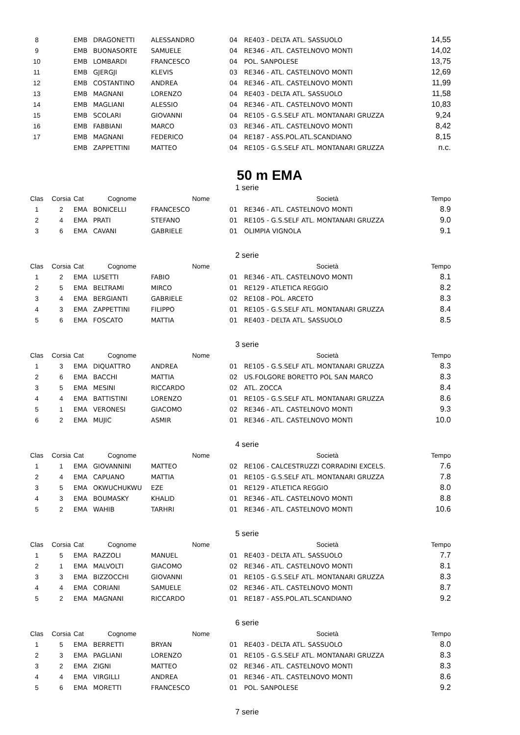| 8 | | EMB | DRAGONETTI | ALESSANDRO | 04 | RE403 - DELTA ATL. SASSUOLO | 14,55 |
| 9 | | EMB | BUONASORTE | SAMUELE | 04 | RE346 - ATL. CASTELNOVO MONTI | 14,02 |
| 10 | | EMB | LOMBARDI | FRANCESCO | 04 | POL. SANPOLESE | 13,75 |
| 11 | | EMB | GJERGJI | KLEVIS | 03 | RE346 - ATL. CASTELNOVO MONTI | 12,69 |
| 12 | | EMB | COSTANTINO | ANDREA | 04 | RE346 - ATL. CASTELNOVO MONTI | 11,99 |
| 13 | | EMB | MAGNANI | LORENZO | 04 | RE403 - DELTA ATL. SASSUOLO | 11,58 |
| 14 | | EMB | MAGLIANI | ALESSIO | 04 | RE346 - ATL. CASTELNOVO MONTI | 10,83 |
| 15 | | EMB | SCOLARI | GIOVANNI | 04 | RE105 - G.S.SELF ATL. MONTANARI GRUZZA | 9,24 |
| 16 | | EMB | FABBIANI | MARCO | 03 | RE346 - ATL. CASTELNOVO MONTI | 8,42 |
| 17 | | EMB | MAGNANI | FEDERICO | 04 | RE187 - ASS.POL.ATL.SCANDIANO | 8,15 |
| | | EMB | ZAPPETTINI | MATTEO | 04 | RE105 - G.S.SELF ATL. MONTANARI GRUZZA | n.c. |
50 m EMA
1 serie
| Clas | Corsia | Cat | Cognome | Nome | | Società | Tempo |
| --- | --- | --- | --- | --- | --- | --- | --- |
| 1 | 2 | EMA | BONICELLI | FRANCESCO | 01 | RE346 - ATL. CASTELNOVO MONTI | 8.9 |
| 2 | 4 | EMA | PRATI | STEFANO | 01 | RE105 - G.S.SELF ATL. MONTANARI GRUZZA | 9.0 |
| 3 | 6 | EMA | CAVANI | GABRIELE | 01 | OLIMPIA VIGNOLA | 9.1 |
2 serie
| Clas | Corsia | Cat | Cognome | Nome | | Società | Tempo |
| --- | --- | --- | --- | --- | --- | --- | --- |
| 1 | 2 | EMA | LUSETTI | FABIO | 01 | RE346 - ATL. CASTELNOVO MONTI | 8.1 |
| 2 | 5 | EMA | BELTRAMI | MIRCO | 01 | RE129 - ATLETICA REGGIO | 8.2 |
| 3 | 4 | EMA | BERGIANTI | GABRIELE | 02 | RE108 - POL. ARCETO | 8.3 |
| 4 | 3 | EMA | ZAPPETTINI | FILIPPO | 01 | RE105 - G.S.SELF ATL. MONTANARI GRUZZA | 8.4 |
| 5 | 6 | EMA | FOSCATO | MATTIA | 01 | RE403 - DELTA ATL. SASSUOLO | 8.5 |
3 serie
| Clas | Corsia | Cat | Cognome | Nome | | Società | Tempo |
| --- | --- | --- | --- | --- | --- | --- | --- |
| 1 | 3 | EMA | DIQUATTRO | ANDREA | 01 | RE105 - G.S.SELF ATL. MONTANARI GRUZZA | 8.3 |
| 2 | 6 | EMA | BACCHI | MATTIA | 02 | US.FOLGORE BORETTO POL SAN MARCO | 8.3 |
| 3 | 5 | EMA | MESINI | RICCARDO | 02 | ATL. ZOCCA | 8.4 |
| 4 | 4 | EMA | BATTISTINI | LORENZO | 01 | RE105 - G.S.SELF ATL. MONTANARI GRUZZA | 8.6 |
| 5 | 1 | EMA | VERONESI | GIACOMO | 02 | RE346 - ATL. CASTELNOVO MONTI | 9.3 |
| 6 | 2 | EMA | MUJIC | ASMIR | 01 | RE346 - ATL. CASTELNOVO MONTI | 10.0 |
4 serie
| Clas | Corsia | Cat | Cognome | Nome | | Società | Tempo |
| --- | --- | --- | --- | --- | --- | --- | --- |
| 1 | 1 | EMA | GIOVANNINI | MATTEO | 02 | RE106 - CALCESTRUZZI CORRADINI EXCELS. | 7.6 |
| 2 | 4 | EMA | CAPUANO | MATTIA | 01 | RE105 - G.S.SELF ATL. MONTANARI GRUZZA | 7.8 |
| 3 | 5 | EMA | OKWUCHUKWU | EZE | 01 | RE129 - ATLETICA REGGIO | 8.0 |
| 4 | 3 | EMA | BOUMASKY | KHALID | 01 | RE346 - ATL. CASTELNOVO MONTI | 8.8 |
| 5 | 2 | EMA | WAHIB | TARHRI | 01 | RE346 - ATL. CASTELNOVO MONTI | 10.6 |
5 serie
| Clas | Corsia | Cat | Cognome | Nome | | Società | Tempo |
| --- | --- | --- | --- | --- | --- | --- | --- |
| 1 | 5 | EMA | RAZZOLI | MANUEL | 01 | RE403 - DELTA ATL. SASSUOLO | 7.7 |
| 2 | 1 | EMA | MALVOLTI | GIACOMO | 02 | RE346 - ATL. CASTELNOVO MONTI | 8.1 |
| 3 | 3 | EMA | BIZZOCCHI | GIOVANNI | 01 | RE105 - G.S.SELF ATL. MONTANARI GRUZZA | 8.3 |
| 4 | 4 | EMA | CORIANI | SAMUELE | 02 | RE346 - ATL. CASTELNOVO MONTI | 8.7 |
| 5 | 2 | EMA | MAGNANI | RICCARDO | 01 | RE187 - ASS.POL.ATL.SCANDIANO | 9.2 |
6 serie
| Clas | Corsia | Cat | Cognome | Nome | | Società | Tempo |
| --- | --- | --- | --- | --- | --- | --- | --- |
| 1 | 5 | EMA | BERRETTI | BRYAN | 01 | RE403 - DELTA ATL. SASSUOLO | 8.0 |
| 2 | 3 | EMA | PAGLIANI | LORENZO | 01 | RE105 - G.S.SELF ATL. MONTANARI GRUZZA | 8.3 |
| 3 | 2 | EMA | ZIGNI | MATTEO | 02 | RE346 - ATL. CASTELNOVO MONTI | 8.3 |
| 4 | 4 | EMA | VIRGILLI | ANDREA | 01 | RE346 - ATL. CASTELNOVO MONTI | 8.6 |
| 5 | 6 | EMA | MORETTI | FRANCESCO | 01 | POL. SANPOLESE | 9.2 |
7 serie